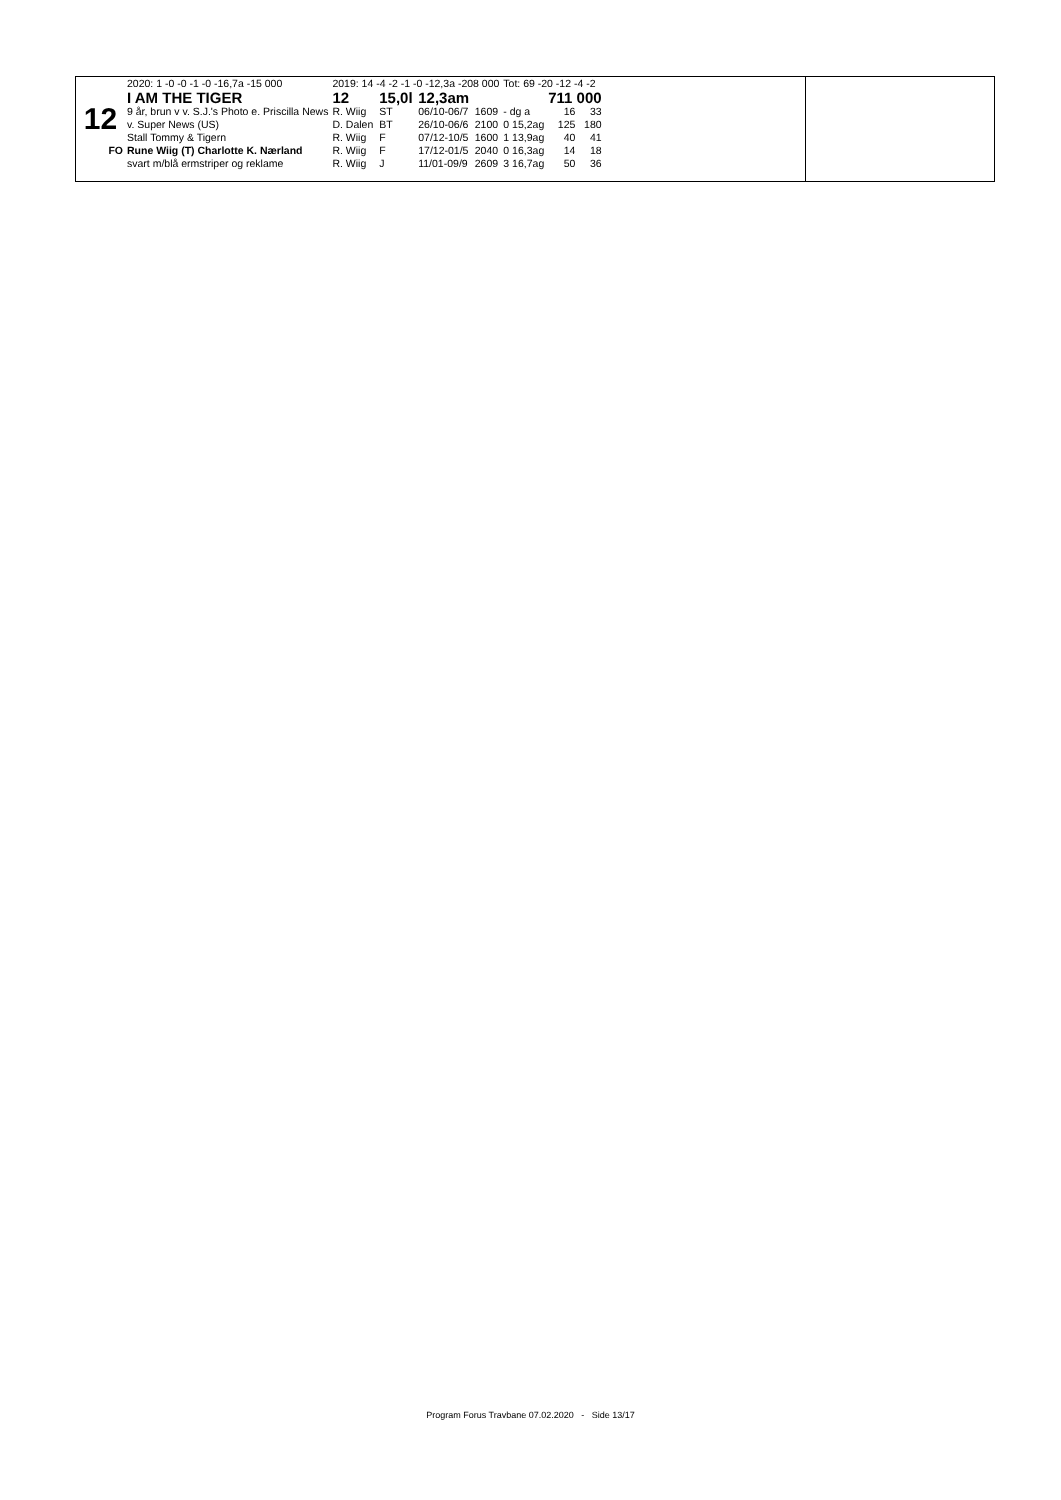| | 2020: 1 -0 -0 -1 -0 -16,7a -15 000 | 2019: 14 -4 -2 -1 -0 -12,3a -208 000 | | | | Tot: 69 -20 -12 -4 -2 | | | |
| | I AM THE TIGER | 12 | 15,0l | 12,3am | | | 711 000 | | |
| 12 | 9 år, brun v v. S.J.'s Photo e. Priscilla News | R. Wiig | ST | 06/10-06/7 | 1609 | - dg a | | 16 | 33 |
| | v. Super News (US) | D. Dalen | BT | 26/10-06/6 | 2100 | 0 15,2ag | | 125 | 180 |
| | Stall Tommy & Tigern | R. Wiig | F | 07/12-10/5 | 1600 | 1 13,9ag | | 40 | 41 |
| FO | Rune Wiig (T) Charlotte K. Nærland | R. Wiig | F | 17/12-01/5 | 2040 | 0 16,3ag | | 14 | 18 |
| | svart m/blå ermstriper og reklame | R. Wiig | J | 11/01-09/9 | 2609 | 3 16,7ag | | 50 | 36 |
Program Forus Travbane 07.02.2020 - Side 13/17